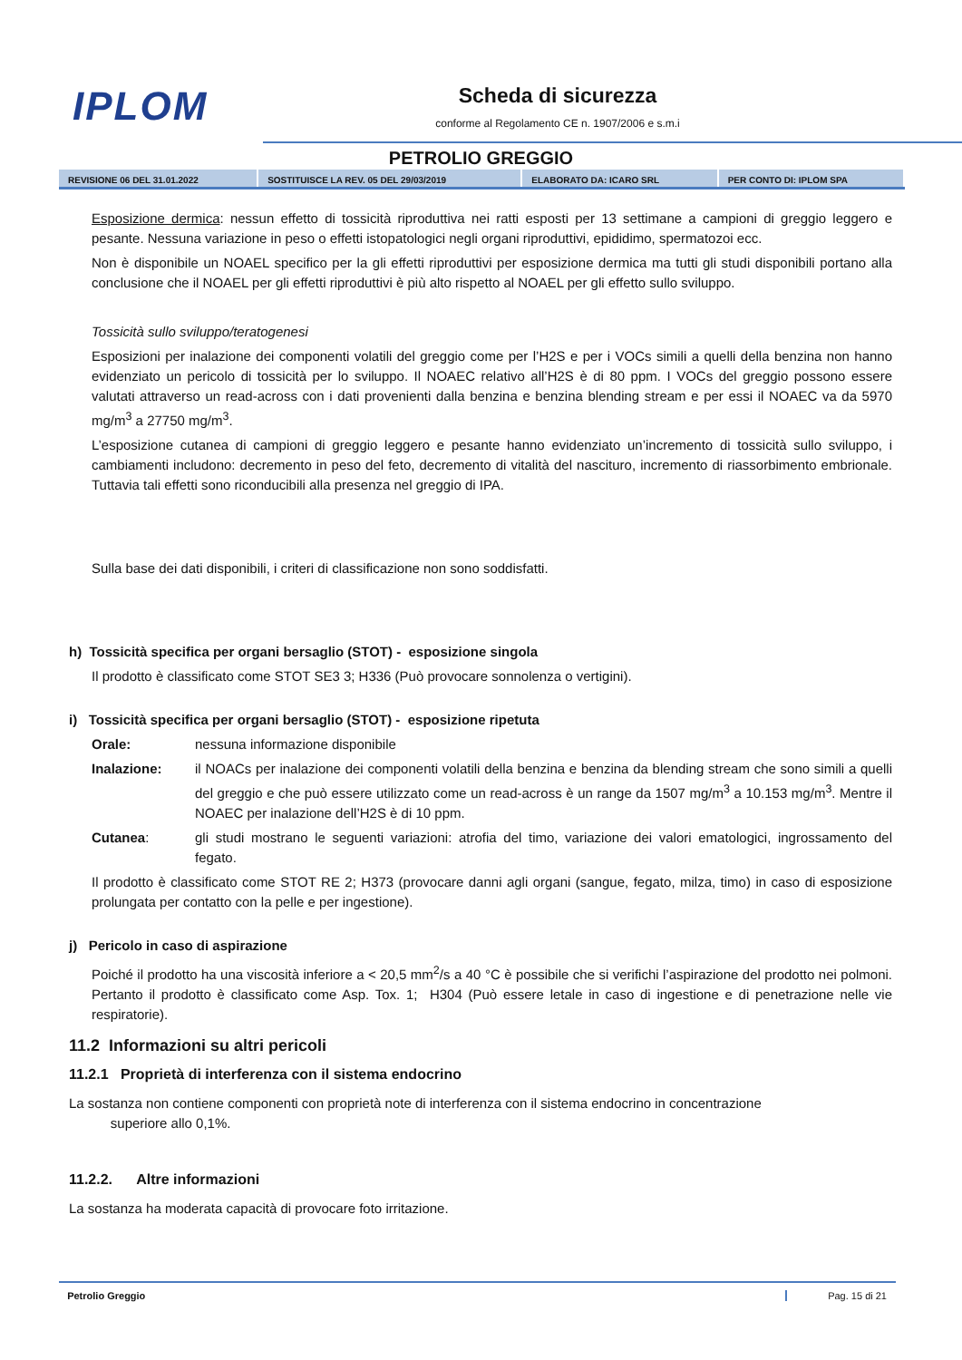IPLOM
Scheda di sicurezza
conforme al Regolamento CE n. 1907/2006 e s.m.i
PETROLIO GREGGIO
| REVISIONE 06 DEL 31.01.2022 | SOSTITUISCE LA REV. 05 DEL 29/03/2019 | ELABORATO DA: ICARO SRL | PER CONTO DI: IPLOM SPA |
Esposizione dermica: nessun effetto di tossicità riproduttiva nei ratti esposti per 13 settimane a campioni di greggio leggero e pesante. Nessuna variazione in peso o effetti istopatologici negli organi riproduttivi, epididimo, spermatozoi ecc.
Non è disponibile un NOAEL specifico per la gli effetti riproduttivi per esposizione dermica ma tutti gli studi disponibili portano alla conclusione che il NOAEL per gli effetti riproduttivi è più alto rispetto al NOAEL per gli effetto sullo sviluppo.
Tossicità sullo sviluppo/teratogenesi
Esposizioni per inalazione dei componenti volatili del greggio come per l’H2S e per i VOCs simili a quelli della benzina non hanno evidenziato un pericolo di tossicità per lo sviluppo. Il NOAEC relativo all’H2S è di 80 ppm. I VOCs del greggio possono essere valutati attraverso un read-across con i dati provenienti dalla benzina e benzina blending stream e per essi il NOAEC va da 5970 mg/m<sup>3</sup> a 27750 mg/m<sup>3</sup>.
L’esposizione cutanea di campioni di greggio leggero e pesante hanno evidenziato un’incremento di tossicità sullo sviluppo, i cambiamenti includono: decremento in peso del feto, decremento di vitalità del nascituro, incremento di riassorbimento embrionale. Tuttavia tali effetti sono riconducibili alla presenza nel greggio di IPA.
Sulla base dei dati disponibili, i criteri di classificazione non sono soddisfatti.
h) Tossicità specifica per organi bersaglio (STOT) - esposizione singola
Il prodotto è classificato come STOT SE3 3; H336 (Può provocare sonnolenza o vertigini).
i) Tossicità specifica per organi bersaglio (STOT) - esposizione ripetuta
Orale: nessuna informazione disponibile
Inalazione: il NOACs per inalazione dei componenti volatili della benzina e benzina da blending stream che sono simili a quelli del greggio e che può essere utilizzato come un read-across è un range da 1507 mg/m<sup>3</sup> a 10.153 mg/m<sup>3</sup>. Mentre il NOAEC per inalazione dell’H2S è di 10 ppm.
Cutanea: gli studi mostrano le seguenti variazioni: atrofia del timo, variazione dei valori ematologici, ingrossamento del fegato.
Il prodotto è classificato come STOT RE 2; H373 (provocare danni agli organi (sangue, fegato, milza, timo) in caso di esposizione prolungata per contatto con la pelle e per ingestione).
j) Pericolo in caso di aspirazione
Poiché il prodotto ha una viscosità inferiore a < 20,5 mm<sup>2</sup>/s a 40 °C è possibile che si verifichi l’aspirazione del prodotto nei polmoni. Pertanto il prodotto è classificato come Asp. Tox. 1; H304 (Può essere letale in caso di ingestione e di penetrazione nelle vie respiratorie).
11.2 Informazioni su altri pericoli
11.2.1 Proprietà di interferenza con il sistema endocrino
La sostanza non contiene componenti con proprietà note di interferenza con il sistema endocrino in concentrazione
superiore allo 0,1%.
11.2.2. Altre informazioni
La sostanza ha moderata capacità di provocare foto irritazione.
Petrolio Greggio Pag. 15 di 21